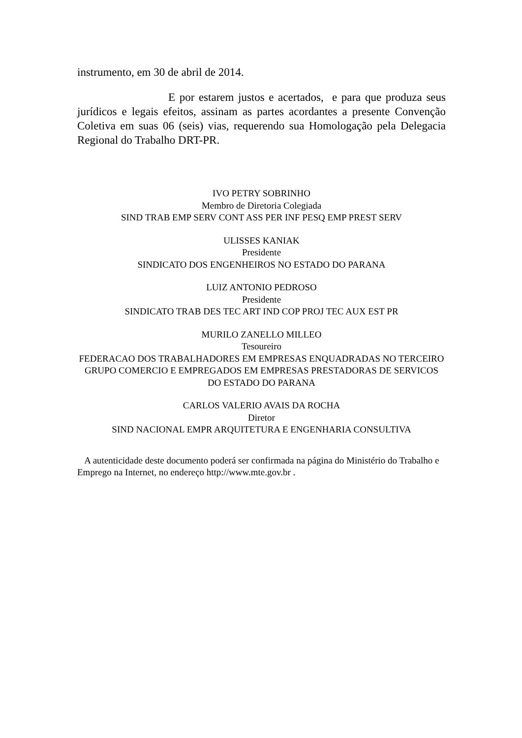instrumento, em 30 de abril de 2014.
E por estarem justos e acertados, e para que produza seus jurídicos e legais efeitos, assinam as partes acordantes a presente Convenção Coletiva em suas 06 (seis) vias, requerendo sua Homologação pela Delegacia Regional do Trabalho DRT-PR.
IVO PETRY SOBRINHO
Membro de Diretoria Colegiada
SIND TRAB EMP SERV CONT ASS PER INF PESQ EMP PREST SERV
ULISSES KANIAK
Presidente
SINDICATO DOS ENGENHEIROS NO ESTADO DO PARANA
LUIZ ANTONIO PEDROSO
Presidente
SINDICATO TRAB DES TEC ART IND COP PROJ TEC AUX EST PR
MURILO ZANELLO MILLEO
Tesoureiro
FEDERACAO DOS TRABALHADORES EM EMPRESAS ENQUADRADAS NO TERCEIRO GRUPO COMERCIO E EMPREGADOS EM EMPRESAS PRESTADORAS DE SERVICOS DO ESTADO DO PARANA
CARLOS VALERIO AVAIS DA ROCHA
Diretor
SIND NACIONAL EMPR ARQUITETURA E ENGENHARIA CONSULTIVA
A autenticidade deste documento poderá ser confirmada na página do Ministério do Trabalho e Emprego na Internet, no endereço http://www.mte.gov.br .